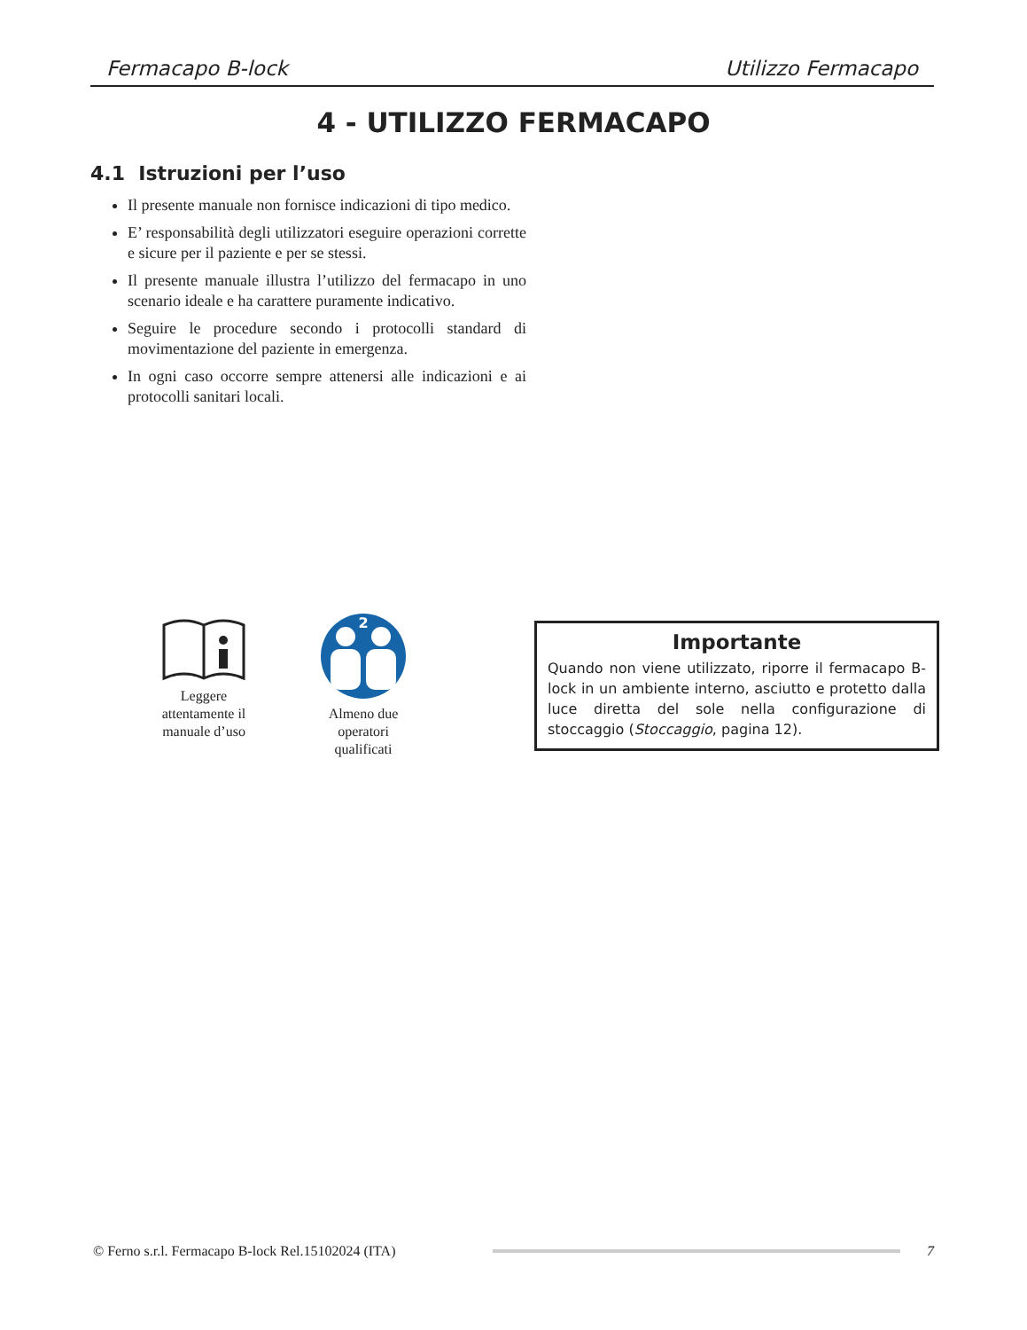Fermacapo B-lock Utilizzo Fermacapo
4 - UTILIZZO FERMACAPO
4.1 Istruzioni per l’uso
Il presente manuale non fornisce indicazioni di tipo medico.
E’ responsabilità degli utilizzatori eseguire operazioni corrette e sicure per il paziente e per se stessi.
Il presente manuale illustra l’utilizzo del fermacapo in uno scenario ideale e ha carattere puramente indicativo.
Seguire le procedure secondo i protocolli standard di movimentazione del paziente in emergenza.
In ogni caso occorre sempre attenersi alle indicazioni e ai protocolli sanitari locali.
Leggere attentamente il manuale d’uso
2
Almeno due operatori qualificati
Importante
Quando non viene utilizzato, riporre il fermacapo B-lock in un ambiente interno, asciutto e protetto dalla luce diretta del sole nella configurazione di stoccaggio (Stoccaggio, pagina 12).
© Ferno s.r.l. Fermacapo B-lock Rel.15102024 (ITA)
7